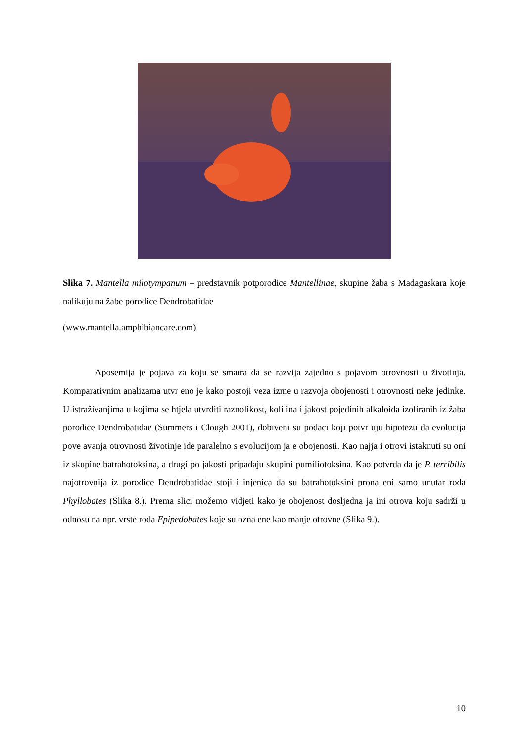Slika 7. Mantella milotympanum – predstavnik potporodice Mantellinae, skupine žaba s Madagaskara koje nalikuju na žabe porodice Dendrobatidae
(www.mantella.amphibiancare.com)
Aposemija je pojava za koju se smatra da se razvija zajedno s pojavom otrovnosti u životinja. Komparativnim analizama utvr eno je kako postoji veza izme u razvoja obojenosti i otrovnosti neke jedinke. U istraživanjima u kojima se htjela utvrditi raznolikost, koli ina i jakost pojedinih alkaloida izoliranih iz žaba porodice Dendrobatidae (Summers i Clough 2001), dobiveni su podaci koji potvr uju hipotezu da evolucija pove avanja otrovnosti životinje ide paralelno s evolucijom ja e obojenosti. Kao najja i otrovi istaknuti su oni iz skupine batrahotoksina, a drugi po jakosti pripadaju skupini pumiliotoksina. Kao potvrda da je P. terribilis najotrovnija iz porodice Dendrobatidae stoji i injenica da su batrahotoksini prona eni samo unutar roda Phyllobates (Slika 8.). Prema slici možemo vidjeti kako je obojenost dosljedna ja ini otrova koju sadrži u odnosu na npr. vrste roda Epipedobates koje su ozna ene kao manje otrovne (Slika 9.).
10